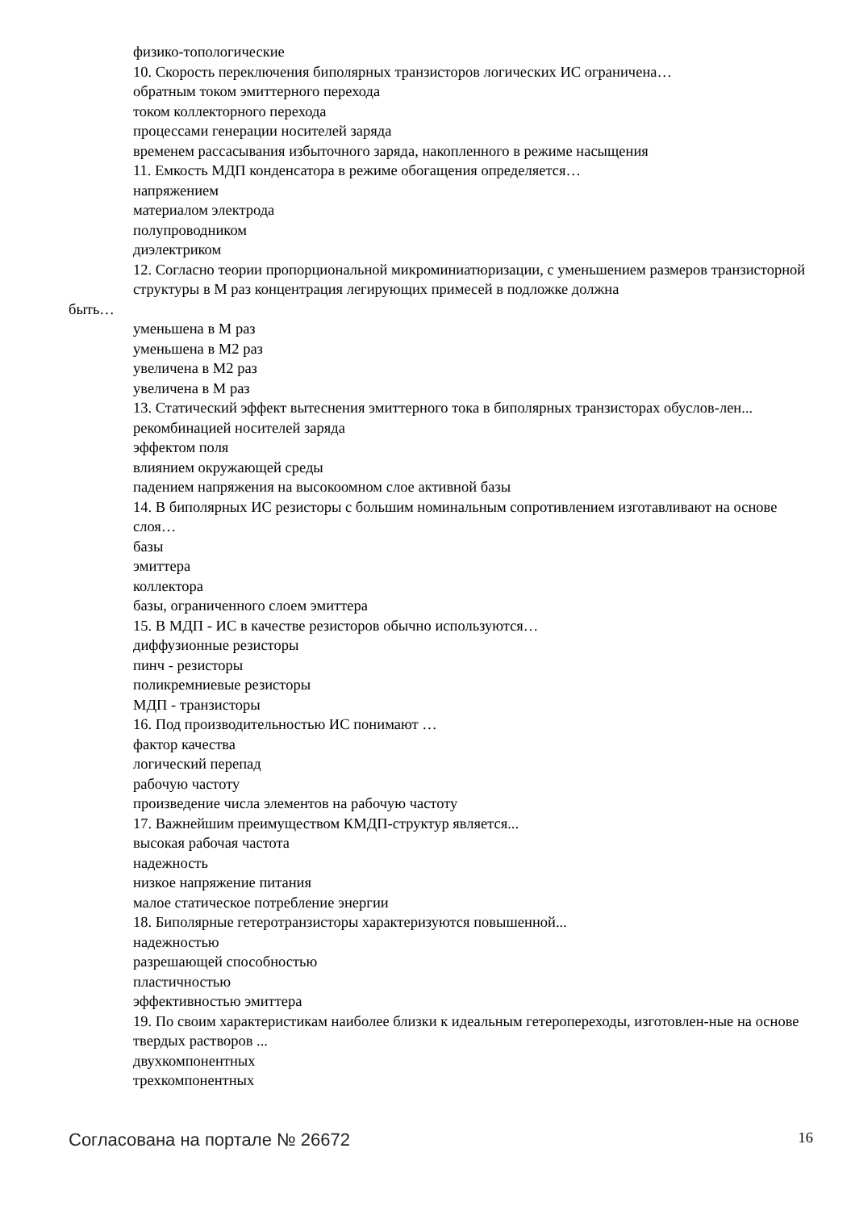физико-топологические
10. Скорость переключения биполярных транзисторов логических ИС ограничена…
обратным током эмиттерного перехода
током коллекторного перехода
процессами генерации носителей заряда
временем рассасывания избыточного заряда, накопленного в режиме насыщения
11. Емкость МДП конденсатора в режиме обогащения определяется…
напряжением
материалом электрода
полупроводником
диэлектриком
12. Согласно теории пропорциональной микроминиатюризации, с уменьшением размеров транзисторной структуры в М раз концентрация легирующих примесей в подложке должна
быть…
уменьшена в М раз
уменьшена в М2 раз
увеличена в М2 раз
увеличена в М раз
13. Статический эффект вытеснения эмиттерного тока в биполярных транзисторах обуслов-лен...
рекомбинацией носителей заряда
эффектом поля
влиянием окружающей среды
падением напряжения на высокоомном слое активной базы
14. В биполярных ИС резисторы с большим номинальным сопротивлением изготавливают на основе слоя…
базы
эмиттера
коллектора
базы, ограниченного слоем эмиттера
15. В МДП - ИС в качестве резисторов обычно используются…
диффузионные резисторы
пинч - резисторы
поликремниевые резисторы
МДП - транзисторы
16. Под производительностью ИС понимают …
фактор качества
логический перепад
рабочую частоту
произведение числа элементов на рабочую частоту
17. Важнейшим преимуществом КМДП-структур является...
высокая рабочая частота
надежность
низкое напряжение питания
малое статическое потребление энергии
18. Биполярные гетеротранзисторы характеризуются повышенной...
надежностью
разрешающей способностью
пластичностью
эффективностью эмиттера
19. По своим характеристикам наиболее близки к идеальным гетеропереходы, изготовлен-ные на основе твердых растворов ...
двухкомпонентных
трехкомпонентных
Согласована на портале № 26672 16